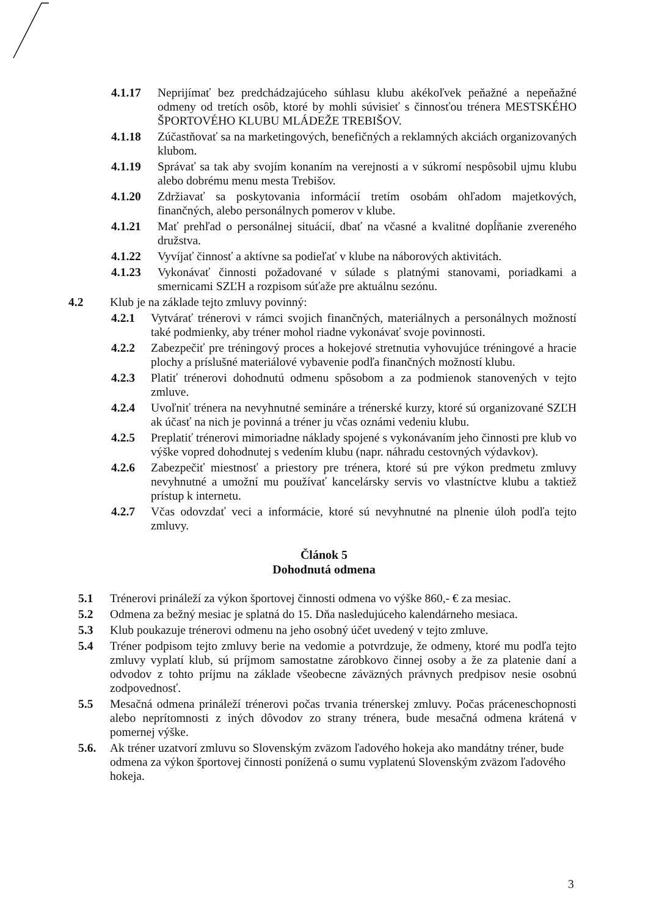4.1.17 Neprijímať bez predchádzajúceho súhlasu klubu akékoľvek peňažné a nepeňažné odmeny od tretích osôb, ktoré by mohli súvisieť s činnosťou trénera MESTSKÉHO ŠPORTOVÉHO KLUBU MLÁDEŽE TREBIŠOV.
4.1.18 Zúčastňovať sa na marketingových, benefičných a reklamných akciách organizovaných klubom.
4.1.19 Správať sa tak aby svojím konaním na verejnosti a v súkromí nespôsobil ujmu klubu alebo dobrému menu mesta Trebišov.
4.1.20 Zdržiavať sa poskytovania informácií tretím osobám ohľadom majetkových, finančných, alebo personálnych pomerov v klube.
4.1.21 Mať prehľad o personálnej situácií, dbať na včasné a kvalitné dopĺňanie zvereného družstva.
4.1.22 Vyvíjať činnosť a aktívne sa podieľať v klube na náborových aktivitách.
4.1.23 Vykonávať činnosti požadované v súlade s platnými stanovami, poriadkami a smernicami SZĽH a rozpisom súťaže pre aktuálnu sezónu.
4.2 Klub je na základe tejto zmluvy povinný:
4.2.1 Vytvárať trénerovi v rámci svojich finančných, materiálnych a personálnych možností také podmienky, aby tréner mohol riadne vykonávať svoje povinnosti.
4.2.2 Zabezpečiť pre tréningový proces a hokejové stretnutia vyhovujúce tréningové a hracie plochy a príslušné materiálové vybavenie podľa finančných možností klubu.
4.2.3 Platiť trénerovi dohodnutú odmenu spôsobom a za podmienok stanovených v tejto zmluve.
4.2.4 Uvoľniť trénera na nevyhnutné semináre a trénerské kurzy, ktoré sú organizované SZĽH ak účasť na nich je povinná a tréner ju včas oznámi vedeniu klubu.
4.2.5 Preplatiť trénerovi mimoriadne náklady spojené s vykonávaním jeho činnosti pre klub vo výške vopred dohodnutej s vedením klubu (napr. náhradu cestovných výdavkov).
4.2.6 Zabezpečiť miestnosť a priestory pre trénera, ktoré sú pre výkon predmetu zmluvy nevyhnutné a umožní mu používať kancelársky servis vo vlastníctve klubu a taktiež prístup k internetu.
4.2.7 Včas odovzdať veci a informácie, ktoré sú nevyhnutné na plnenie úloh podľa tejto zmluvy.
Článok 5
Dohodnutá odmena
5.1 Trénerovi prináleží za výkon športovej činnosti odmena vo výške 860,- € za mesiac.
5.2 Odmena za bežný mesiac je splatná do 15. Dňa nasledujúceho kalendárneho mesiaca.
5.3 Klub poukazuje trénerovi odmenu na jeho osobný účet uvedený v tejto zmluve.
5.4 Tréner podpisom tejto zmluvy berie na vedomie a potvrdzuje, že odmeny, ktoré mu podľa tejto zmluvy vyplatí klub, sú príjmom samostatne zárobkovo činnej osoby a že za platenie daní a odvodov z tohto príjmu na základe všeobecne záväzných právnych predpisov nesie osobnú zodpovednosť.
5.5 Mesačná odmena prináleží trénerovi počas trvania trénerskej zmluvy. Počas práceneschopnosti alebo neprítomnosti z iných dôvodov zo strany trénera, bude mesačná odmena krátená v pomernej výške.
5.6. Ak tréner uzatvorí zmluvu so Slovenským zväzom ľadového hokeja ako mandátny tréner, bude odmena za výkon športovej činnosti ponížená o sumu vyplatenú Slovenským zväzom ľadového hokeja.
3